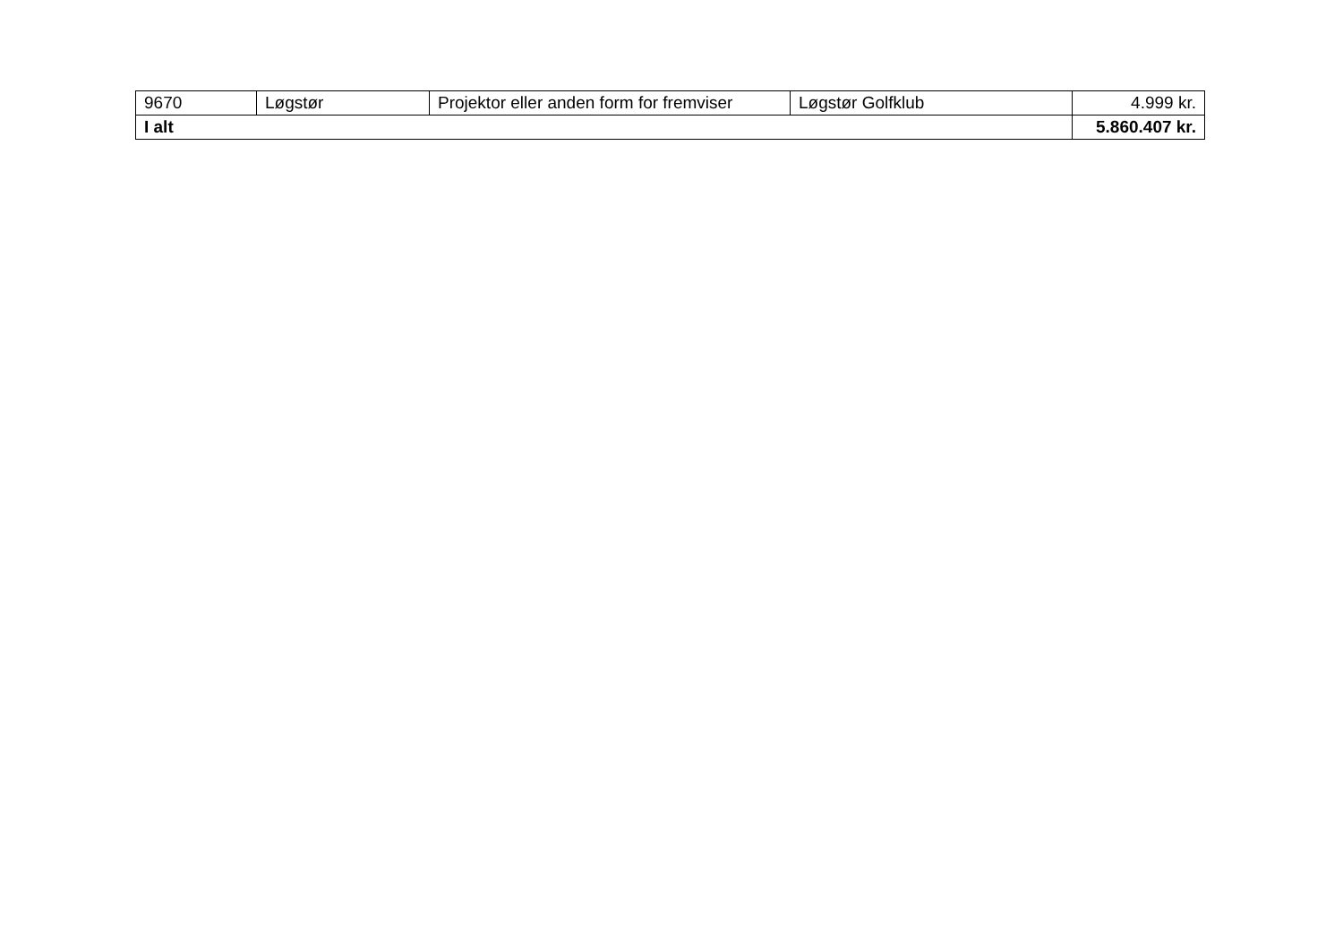| 9670 | Løgstør | Projektor eller anden form for fremviser | Løgstør Golfklub | 4.999 kr. |
| I alt | | | | 5.860.407 kr. |